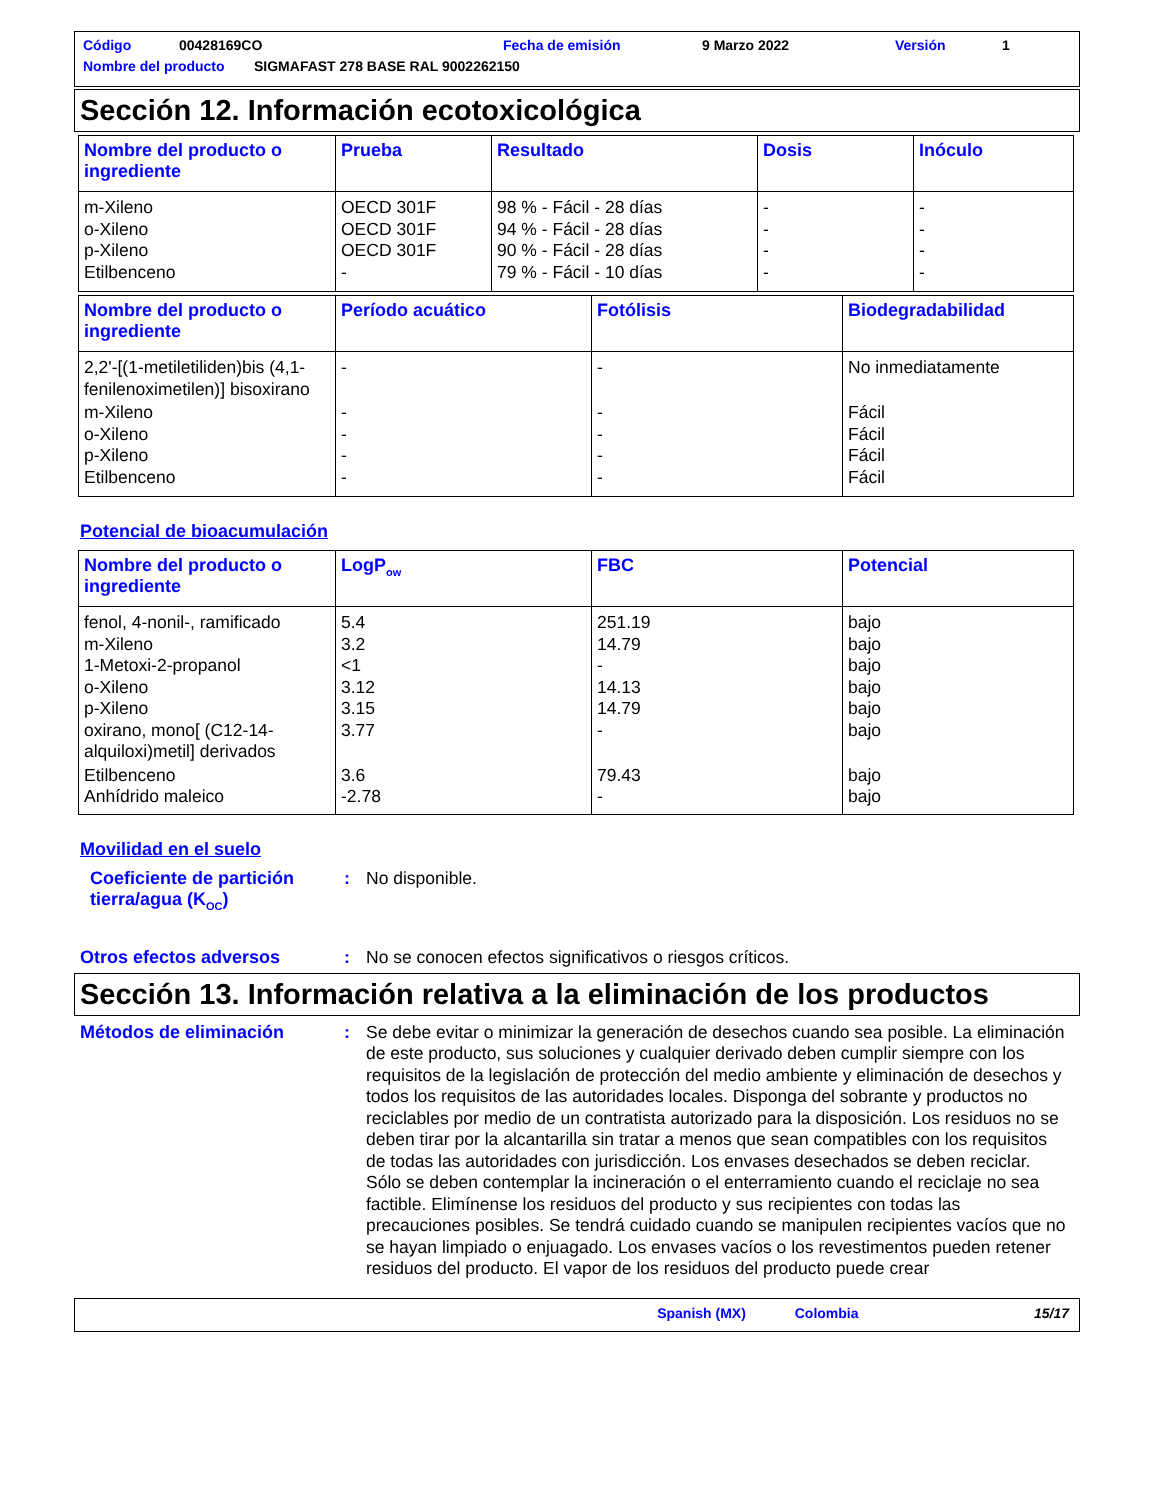Código 00428169CO Fecha de emisión 9 Marzo 2022 Versión 1
Nombre del producto SIGMAFAST 278 BASE RAL 9002262150
Sección 12. Información ecotoxicológica
| Nombre del producto o ingrediente | Prueba | Resultado | Dosis | Inóculo |
| --- | --- | --- | --- | --- |
| m-Xileno o-Xileno p-Xileno Etilbenceno | OECD 301F OECD 301F OECD 301F - | 98 % - Fácil - 28 días 94 % - Fácil - 28 días 90 % - Fácil - 28 días 79 % - Fácil - 10 días | - - - - | - - - - |
| Nombre del producto o ingrediente | Período acuático | Fotólisis | Biodegradabilidad |
| --- | --- | --- | --- |
| 2,2'-[(1-metiletiliden)bis (4,1-fenilenoximetilen)] bisoxirano | - | - | No inmediatamente |
| m-Xileno o-Xileno p-Xileno Etilbenceno | - - - - | - - - - | Fácil Fácil Fácil Fácil |
Potencial de bioacumulación
| Nombre del producto o ingrediente | LogP<sub>ow</sub> | FBC | Potencial |
| --- | --- | --- | --- |
| fenol, 4-nonil-, ramificado m-Xileno 1-Metoxi-2-propanol o-Xileno p-Xileno oxirano, mono[ (C12-14-alquiloxi)metil] derivados | 5.4 3.2 <1 3.12 3.15 3.77 | 251.19 14.79 - 14.13 14.79 - | bajo bajo bajo bajo bajo bajo |
| Etilbenceno Anhídrido maleico | 3.6 -2.78 | 79.43 - | bajo bajo |
Movilidad en el suelo
Coeficiente de partición tierra/agua (K<sub>OC</sub>)
: No disponible.
Otros efectos adversos : No se conocen efectos significativos o riesgos críticos.
Sección 13. Información relativa a la eliminación de los productos
Métodos de eliminación : Se debe evitar o minimizar la generación de desechos cuando sea posible. La eliminación de este producto, sus soluciones y cualquier derivado deben cumplir siempre con los requisitos de la legislación de protección del medio ambiente y eliminación de desechos y todos los requisitos de las autoridades locales. Disponga del sobrante y productos no reciclables por medio de un contratista autorizado para la disposición. Los residuos no se deben tirar por la alcantarilla sin tratar a menos que sean compatibles con los requisitos de todas las autoridades con jurisdicción. Los envases desechados se deben reciclar. Sólo se deben contemplar la incineración o el enterramiento cuando el reciclaje no sea factible. Elimínense los residuos del producto y sus recipientes con todas las precauciones posibles. Se tendrá cuidado cuando se manipulen recipientes vacíos que no se hayan limpiado o enjuagado. Los envases vacíos o los revestimentos pueden retener residuos del producto. El vapor de los residuos del producto puede crear
Spanish (MX) Colombia 15/17